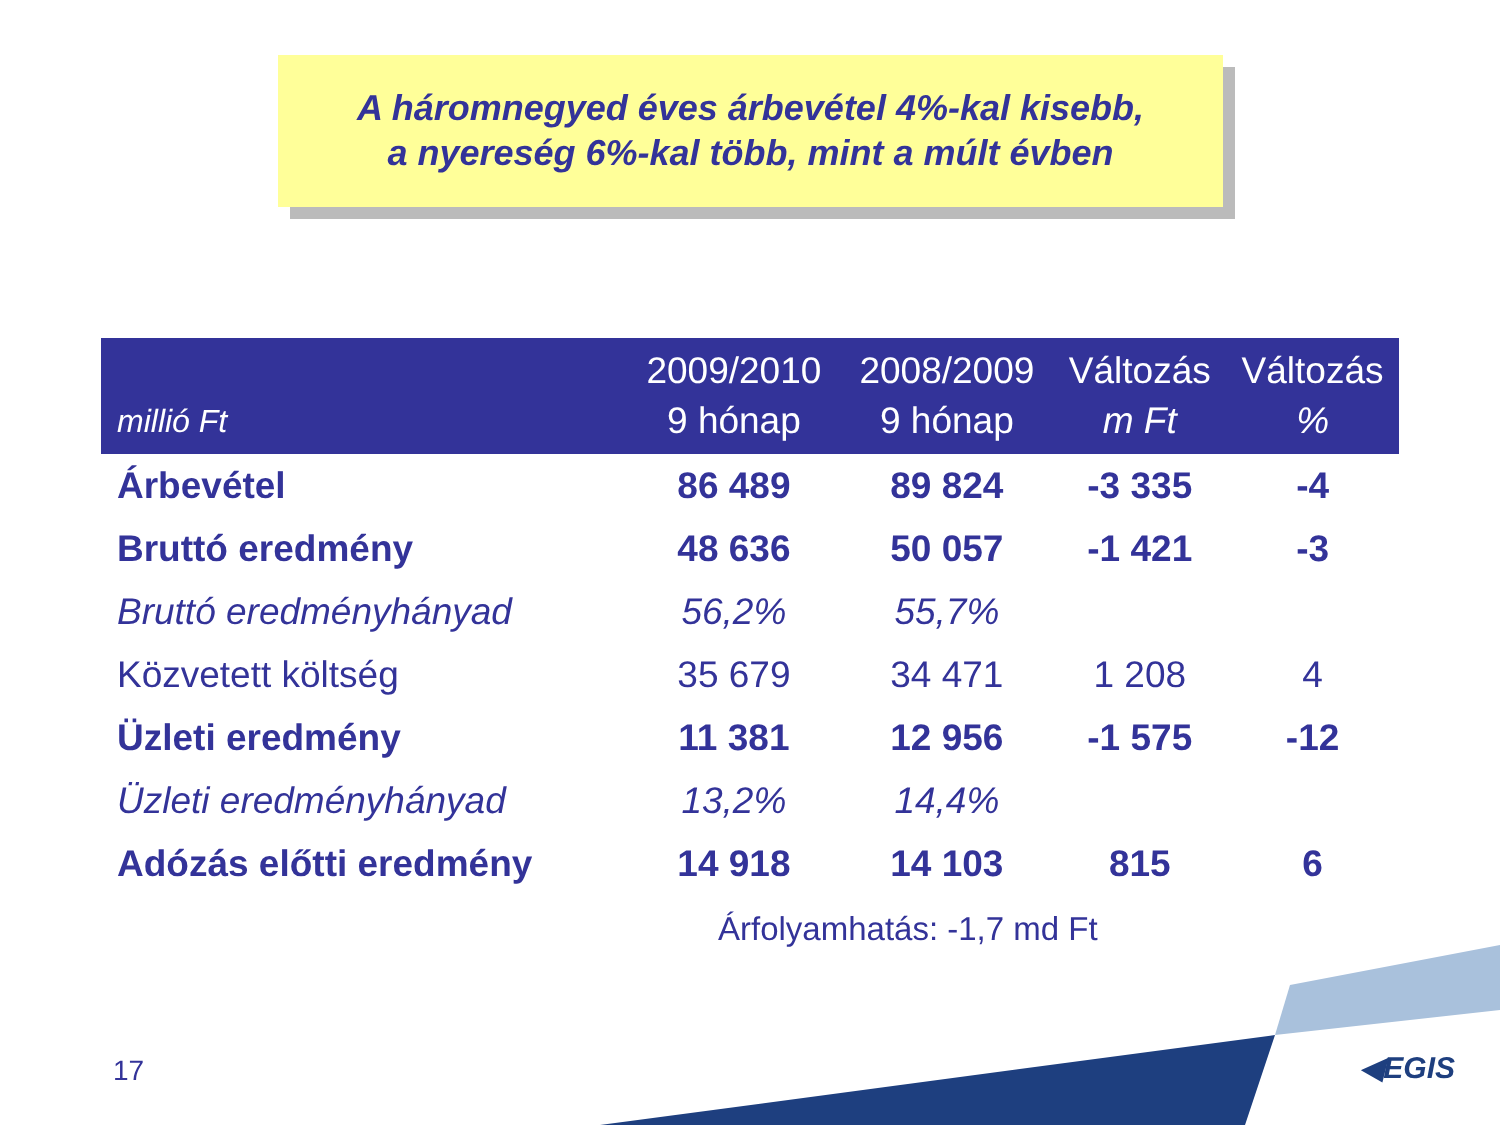A háromnegyed éves árbevétel 4%-kal kisebb,
a nyereség 6%-kal több, mint a múlt évben
| millió Ft | 2009/2010 9 hónap | 2008/2009 9 hónap | Változás m Ft | Változás % |
| --- | --- | --- | --- | --- |
| Árbevétel | 86 489 | 89 824 | -3 335 | -4 |
| Bruttó eredmény | 48 636 | 50 057 | -1 421 | -3 |
| Bruttó eredményhányad | 56,2% | 55,7% | | |
| Közvetett költség | 35 679 | 34 471 | 1 208 | 4 |
| Üzleti eredmény | 11 381 | 12 956 | -1 575 | -12 |
| Üzleti eredményhányad | 13,2% | 14,4% | | |
| Adózás előtti eredmény | 14 918 | 14 103 | 815 | 6 |
Árfolyamhatás: -1,7 md Ft
17 ◀EGIS